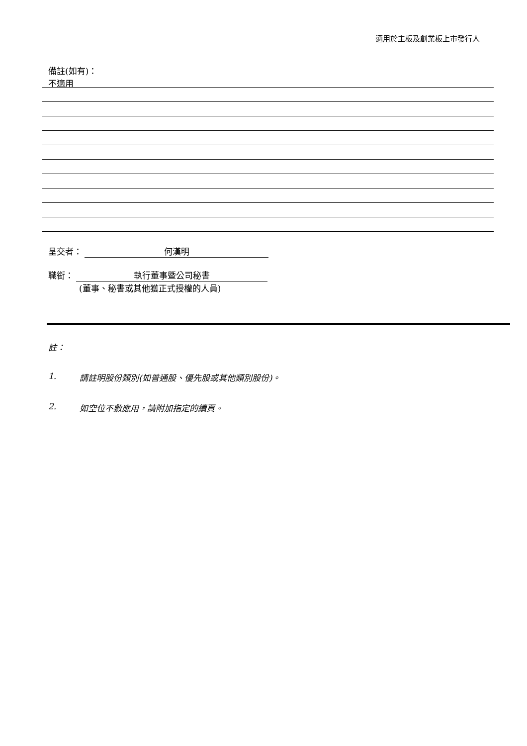適用於主板及創業板上市發行人
備註(如有)：
不適用
呈交者： 何漢明
職銜： 執行董事暨公司秘書
(董事、秘書或其他獲正式授權的人員)
註：
1. 請註明股份類別(如普通股、優先股或其他類別股份)。
2. 如空位不敷應用，請附加指定的續頁。